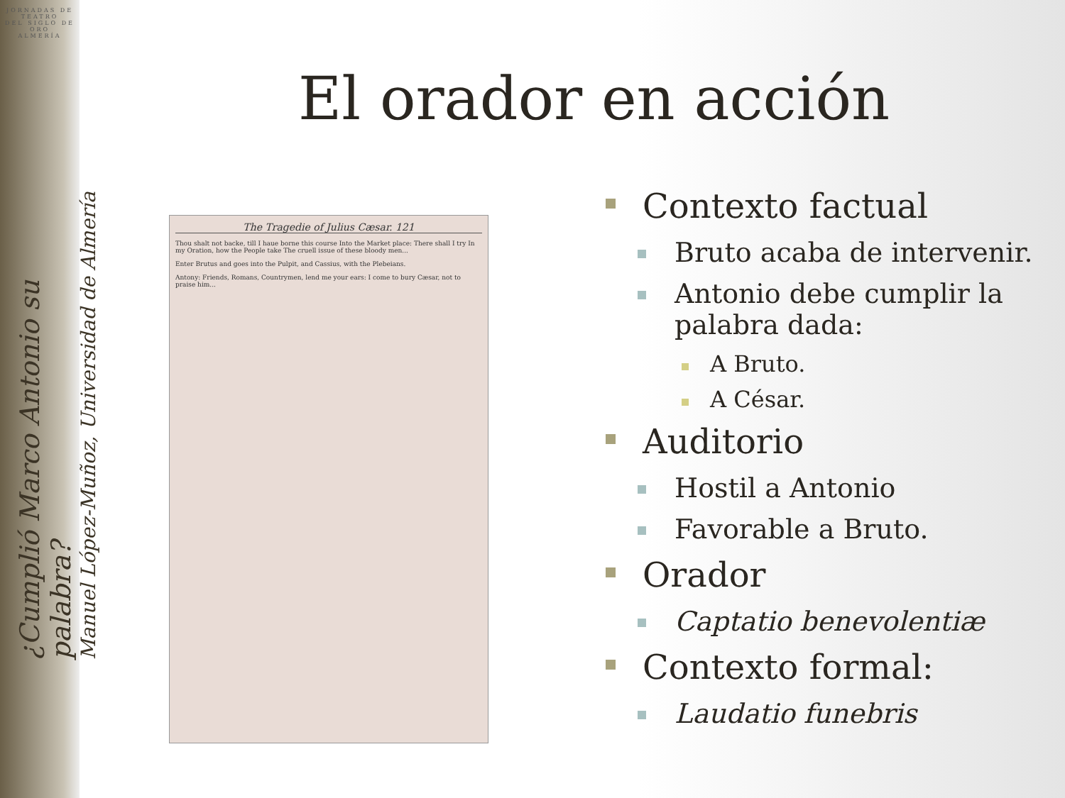JORNADAS DE
TEATRO
DEL SIGLO DE ORO
ALMERÍA
¿Cumplió Marco Antonio su palabra?
Manuel López-Muñoz, Universidad de Almería
El orador en acción
The Tragedie of Julius Cæsar. 121
Thou shalt not backe, till I haue borne this course Into the Market place: There shall I try In my Oration, how the People take The cruell issue of these bloody men...
Enter Brutus and goes into the Pulpit, and Cassius, with the Plebeians.
Antony: Friends, Romans, Countrymen, lend me your ears: I come to bury Cæsar, not to praise him...
Contexto factual
Bruto acaba de intervenir.
Antonio debe cumplir la palabra dada:
A Bruto.
A César.
Auditorio
Hostil a Antonio
Favorable a Bruto.
Orador
Captatio benevolentiæ
Contexto formal:
Laudatio funebris